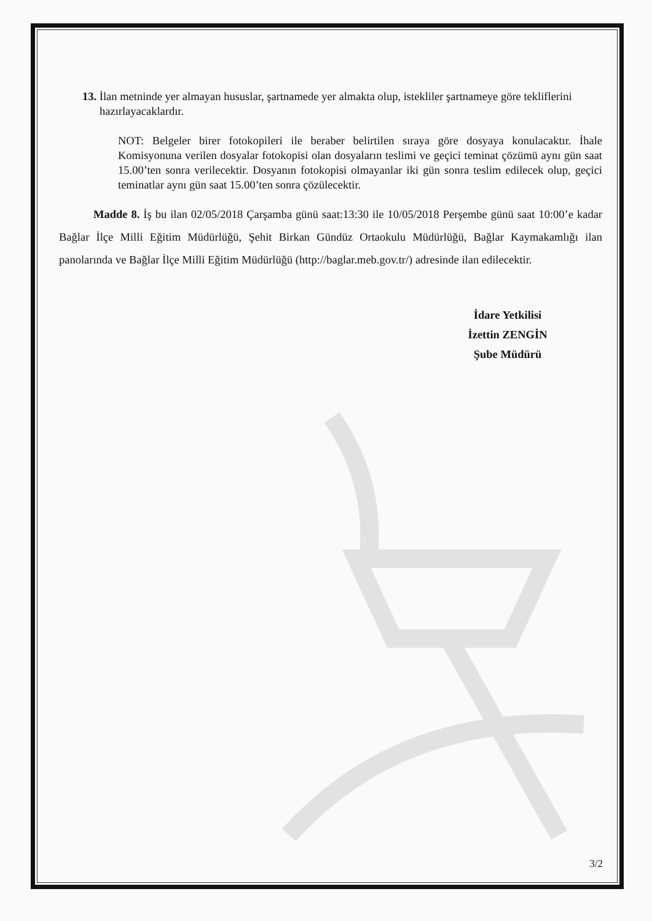13. İlan metninde yer almayan hususlar, şartnamede yer almakta olup, istekliler şartnameye göre tekliflerini hazırlayacaklardır.
NOT: Belgeler birer fotokopileri ile beraber belirtilen sıraya göre dosyaya konulacaktır. İhale Komisyonuna verilen dosyalar fotokopisi olan dosyaların teslimi ve geçici teminat çözümü aynı gün saat 15.00’ten sonra verilecektir. Dosyanın fotokopisi olmayanlar iki gün sonra teslim edilecek olup, geçici teminatlar aynı gün saat 15.00’ten sonra çözülecektir.
Madde 8. İş bu ilan 02/05/2018 Çarşamba günü saat:13:30 ile 10/05/2018 Perşembe günü saat 10:00’e kadar Bağlar İlçe Milli Eğitim Müdürlüğü, Şehit Birkan Gündüz Ortaokulu Müdürlüğü, Bağlar Kaymakamlığı ilan panolarında ve Bağlar İlçe Milli Eğitim Müdürlüğü (http://baglar.meb.gov.tr/) adresinde ilan edilecektir.
İdare Yetkilisi
İzettin ZENGİN
Şube Müdürü
3/2